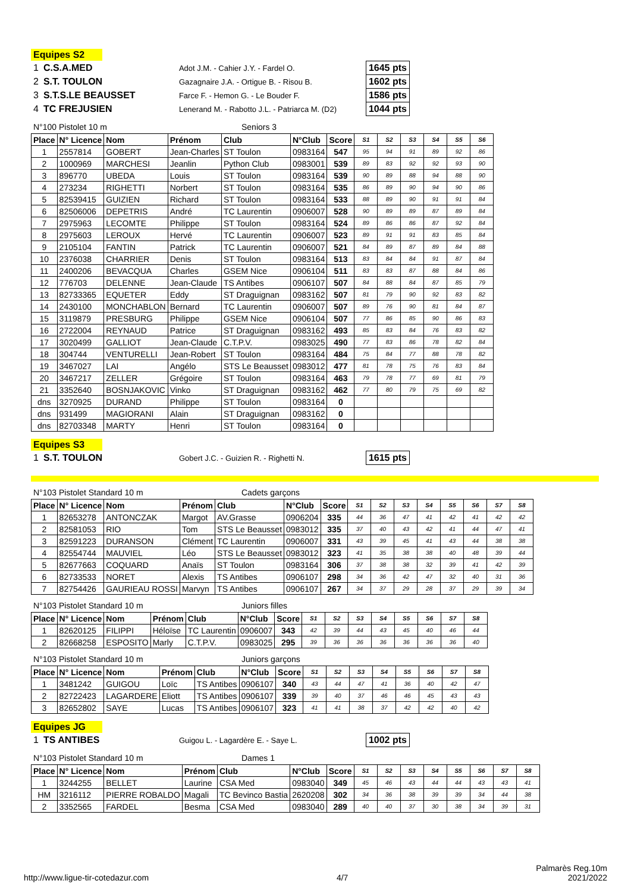Equipes S2
| 1 | C.S.A.MED | Adot J.M. - Cahier J.Y. - Fardel O. | 1645 pts |
| 2 | S.T. TOULON | Gazagnaire J.A. - Ortigue B. - Risou B. | 1602 pts |
| 3 | S.T.S.LE BEAUSSET | Farce F. - Hemon G. - Le Bouder F. | 1586 pts |
| 4 | TC FREJUSIEN | Lenerand M. - Rabotto J.L. - Patriarca M. (D2) | 1044 pts |
N°100 Pistolet 10 m Seniors 3
| Place | N° Licence | Nom | Prénom | Club | N°Club | Score | S1 | S2 | S3 | S4 | S5 | S6 |
| --- | --- | --- | --- | --- | --- | --- | --- | --- | --- | --- | --- | --- |
| 1 | 2557814 | GOBERT | Jean-Charles | ST Toulon | 0983164 | 547 | 95 | 94 | 91 | 89 | 92 | 86 |
| 2 | 1000969 | MARCHESI | Jeanlin | Python Club | 0983001 | 539 | 89 | 83 | 92 | 92 | 93 | 90 |
| 3 | 896770 | UBEDA | Louis | ST Toulon | 0983164 | 539 | 90 | 89 | 88 | 94 | 88 | 90 |
| 4 | 273234 | RIGHETTI | Norbert | ST Toulon | 0983164 | 535 | 86 | 89 | 90 | 94 | 90 | 86 |
| 5 | 82539415 | GUIZIEN | Richard | ST Toulon | 0983164 | 533 | 88 | 89 | 90 | 91 | 91 | 84 |
| 6 | 82506006 | DEPETRIS | André | TC Laurentin | 0906007 | 528 | 90 | 89 | 89 | 87 | 89 | 84 |
| 7 | 2975963 | LECOMTE | Philippe | ST Toulon | 0983164 | 524 | 89 | 86 | 86 | 87 | 92 | 84 |
| 8 | 2975603 | LEROUX | Hervé | TC Laurentin | 0906007 | 523 | 89 | 91 | 91 | 83 | 85 | 84 |
| 9 | 2105104 | FANTIN | Patrick | TC Laurentin | 0906007 | 521 | 84 | 89 | 87 | 89 | 84 | 88 |
| 10 | 2376038 | CHARRIER | Denis | ST Toulon | 0983164 | 513 | 83 | 84 | 84 | 91 | 87 | 84 |
| 11 | 2400206 | BEVACQUA | Charles | GSEM Nice | 0906104 | 511 | 83 | 83 | 87 | 88 | 84 | 86 |
| 12 | 776703 | DELENNE | Jean-Claude | TS Antibes | 0906107 | 507 | 84 | 88 | 84 | 87 | 85 | 79 |
| 13 | 82733365 | EQUETER | Eddy | ST Draguignan | 0983162 | 507 | 81 | 79 | 90 | 92 | 83 | 82 |
| 14 | 2430100 | MONCHABLON | Bernard | TC Laurentin | 0906007 | 507 | 89 | 76 | 90 | 81 | 84 | 87 |
| 15 | 3119879 | PRESBURG | Philippe | GSEM Nice | 0906104 | 507 | 77 | 86 | 85 | 90 | 86 | 83 |
| 16 | 2722004 | REYNAUD | Patrice | ST Draguignan | 0983162 | 493 | 85 | 83 | 84 | 76 | 83 | 82 |
| 17 | 3020499 | GALLIOT | Jean-Claude | C.T.P.V. | 0983025 | 490 | 77 | 83 | 86 | 78 | 82 | 84 |
| 18 | 304744 | VENTURELLI | Jean-Robert | ST Toulon | 0983164 | 484 | 75 | 84 | 77 | 88 | 78 | 82 |
| 19 | 3467027 | LAI | Angélo | STS Le Beausset | 0983012 | 477 | 81 | 78 | 75 | 76 | 83 | 84 |
| 20 | 3467217 | ZELLER | Grégoire | ST Toulon | 0983164 | 463 | 79 | 78 | 77 | 69 | 81 | 79 |
| 21 | 3352640 | BOSNJAKOVIC | Vinko | ST Draguignan | 0983162 | 462 | 77 | 80 | 79 | 75 | 69 | 82 |
| dns | 3270925 | DURAND | Philippe | ST Toulon | 0983164 | 0 | | | | | | |
| dns | 931499 | MAGIORANI | Alain | ST Draguignan | 0983162 | 0 | | | | | | |
| dns | 82703348 | MARTY | Henri | ST Toulon | 0983164 | 0 | | | | | | |
Equipes S3
| 1 | S.T. TOULON | Gobert J.C. - Guizien R. - Righetti N. | 1615 pts |
N°103 Pistolet Standard 10 m Cadets garçons
| Place | N° Licence | Nom | Prénom | Club | N°Club | Score | S1 | S2 | S3 | S4 | S5 | S6 | S7 | S8 |
| --- | --- | --- | --- | --- | --- | --- | --- | --- | --- | --- | --- | --- | --- | --- |
| 1 | 82653278 | ANTONCZAK | Margot | AV.Grasse | 0906204 | 335 | 44 | 36 | 47 | 41 | 42 | 41 | 42 | 42 |
| 2 | 82581053 | RIO | Tom | STS Le Beausset | 0983012 | 335 | 37 | 40 | 43 | 42 | 41 | 44 | 47 | 41 |
| 3 | 82591223 | DURANSON | Clément | TC Laurentin | 0906007 | 331 | 43 | 39 | 45 | 41 | 43 | 44 | 38 | 38 |
| 4 | 82554744 | MAUVIEL | Léo | STS Le Beausset | 0983012 | 323 | 41 | 35 | 38 | 38 | 40 | 48 | 39 | 44 |
| 5 | 82677663 | COQUARD | Anaïs | ST Toulon | 0983164 | 306 | 37 | 38 | 38 | 32 | 39 | 41 | 42 | 39 |
| 6 | 82733533 | NORET | Alexis | TS Antibes | 0906107 | 298 | 34 | 36 | 42 | 47 | 32 | 40 | 31 | 36 |
| 7 | 82754426 | GAURIEAU ROSSI | Marvyn | TS Antibes | 0906107 | 267 | 34 | 37 | 29 | 28 | 37 | 29 | 39 | 34 |
N°103 Pistolet Standard 10 m Juniors filles
| Place | N° Licence | Nom | Prénom | Club | N°Club | Score | S1 | S2 | S3 | S4 | S5 | S6 | S7 | S8 |
| --- | --- | --- | --- | --- | --- | --- | --- | --- | --- | --- | --- | --- | --- | --- |
| 1 | 82620125 | FILIPPI | Héloïse | TC Laurentin | 0906007 | 343 | 42 | 39 | 44 | 43 | 45 | 40 | 46 | 44 |
| 2 | 82668258 | ESPOSITO | Marly | C.T.P.V. | 0983025 | 295 | 39 | 36 | 36 | 36 | 36 | 36 | 36 | 40 |
N°103 Pistolet Standard 10 m Juniors garçons
| Place | N° Licence | Nom | Prénom | Club | N°Club | Score | S1 | S2 | S3 | S4 | S5 | S6 | S7 | S8 |
| --- | --- | --- | --- | --- | --- | --- | --- | --- | --- | --- | --- | --- | --- | --- |
| 1 | 3481242 | GUIGOU | Loïc | TS Antibes | 0906107 | 340 | 43 | 44 | 47 | 41 | 36 | 40 | 42 | 47 |
| 2 | 82722423 | LAGARDERE | Eliott | TS Antibes | 0906107 | 339 | 39 | 40 | 37 | 46 | 46 | 45 | 43 | 43 |
| 3 | 82652802 | SAYE | Lucas | TS Antibes | 0906107 | 323 | 41 | 41 | 38 | 37 | 42 | 42 | 40 | 42 |
Equipes JG
| 1 | TS ANTIBES | Guigou L. - Lagardère E. - Saye L. | 1002 pts |
N°103 Pistolet Standard 10 m Dames 1
| Place | N° Licence | Nom | Prénom | Club | N°Club | Score | S1 | S2 | S3 | S4 | S5 | S6 | S7 | S8 |
| --- | --- | --- | --- | --- | --- | --- | --- | --- | --- | --- | --- | --- | --- | --- |
| 1 | 3244255 | BELLET | Laurine | CSA Med | 0983040 | 349 | 45 | 46 | 43 | 44 | 44 | 43 | 43 | 41 |
| HM | 3216112 | PIERRE ROBALDO | Magali | TC Bevinco Bastia | 2620208 | 302 | 34 | 36 | 38 | 39 | 39 | 34 | 44 | 38 |
| 2 | 3352565 | FARDEL | Besma | CSA Med | 0983040 | 289 | 40 | 40 | 37 | 30 | 38 | 34 | 39 | 31 |
http://www.ligue-tir-cotedazur.com 4/7 Palmarès Reg.10m
2021/2022